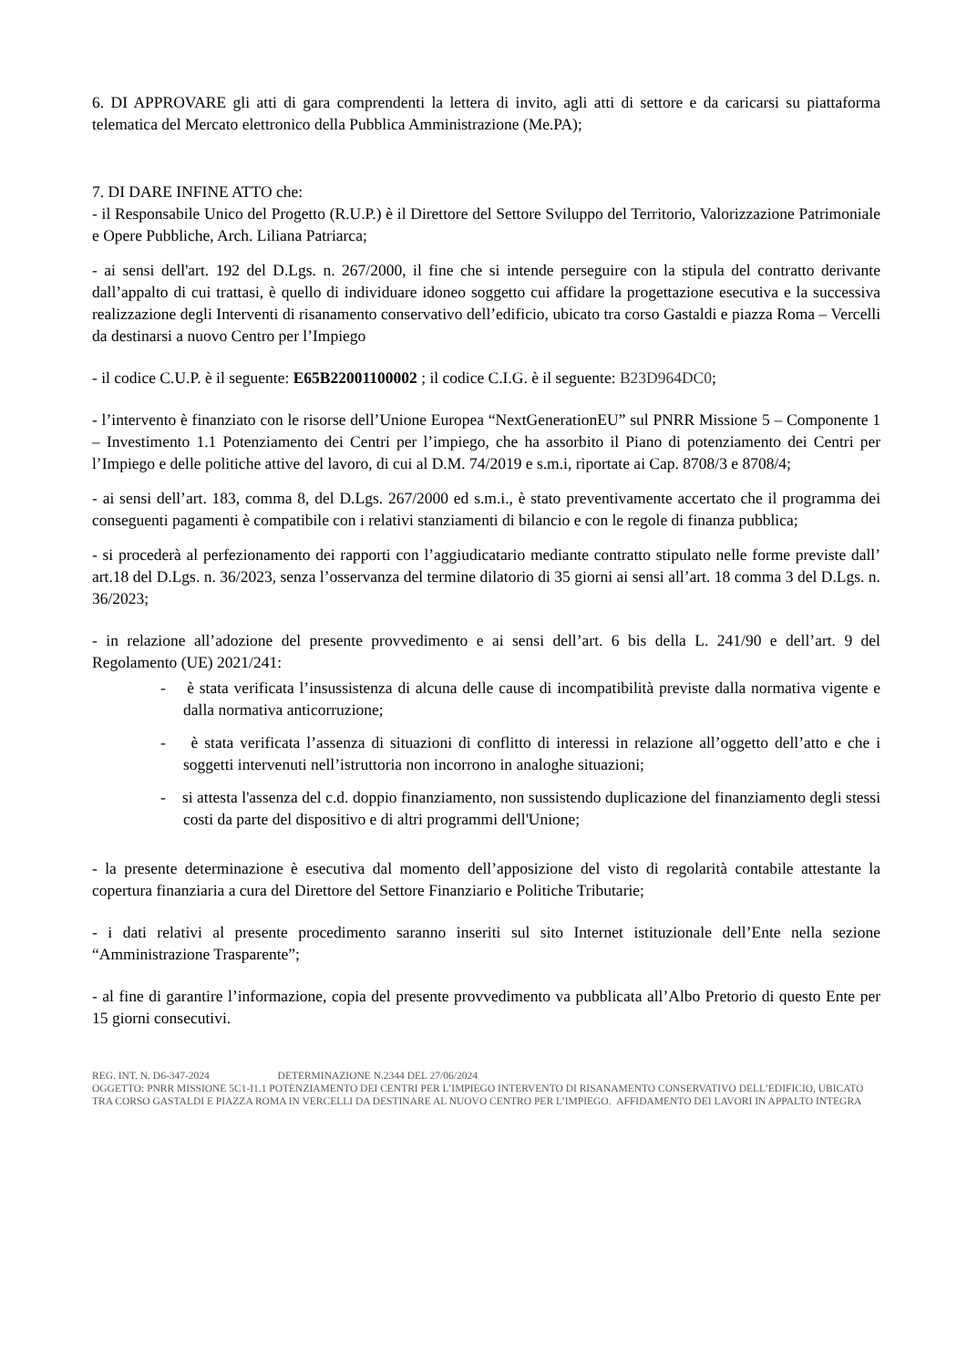6. DI APPROVARE gli atti di gara comprendenti la lettera di invito, agli atti di settore e da caricarsi su piattaforma telematica del Mercato elettronico della Pubblica Amministrazione (Me.PA);
7. DI DARE INFINE ATTO che:
- il Responsabile Unico del Progetto (R.U.P.) è il Direttore del Settore Sviluppo del Territorio, Valorizzazione Patrimoniale e Opere Pubbliche, Arch. Liliana Patriarca;
- ai sensi dell'art. 192 del D.Lgs. n. 267/2000, il fine che si intende perseguire con la stipula del contratto derivante dall’appalto di cui trattasi, è quello di individuare idoneo soggetto cui affidare la progettazione esecutiva e la successiva realizzazione degli Interventi di risanamento conservativo dell’edificio, ubicato tra corso Gastaldi e piazza Roma – Vercelli da destinarsi a nuovo Centro per l’Impiego
- il codice C.U.P. è il seguente: E65B22001100002 ; il codice C.I.G. è il seguente: B23D964DC0;
- l’intervento è finanziato con le risorse dell’Unione Europea “NextGenerationEU” sul PNRR Missione 5 – Componente 1 – Investimento 1.1 Potenziamento dei Centri per l’impiego, che ha assorbito il Piano di potenziamento dei Centri per l’Impiego e delle politiche attive del lavoro, di cui al D.M. 74/2019 e s.m.i, riportate ai Cap. 8708/3 e 8708/4;
- ai sensi dell’art. 183, comma 8, del D.Lgs. 267/2000 ed s.m.i., è stato preventivamente accertato che il programma dei conseguenti pagamenti è compatibile con i relativi stanziamenti di bilancio e con le regole di finanza pubblica;
- si procederà al perfezionamento dei rapporti con l’aggiudicatario mediante contratto stipulato nelle forme previste dall’ art.18 del D.Lgs. n. 36/2023, senza l’osservanza del termine dilatorio di 35 giorni ai sensi all’art. 18 comma 3 del D.Lgs. n. 36/2023;
- in relazione all’adozione del presente provvedimento e ai sensi dell’art. 6 bis della L. 241/90 e dell’art. 9 del Regolamento (UE) 2021/241:
- è stata verificata l’insussistenza di alcuna delle cause di incompatibilità previste dalla normativa vigente e dalla normativa anticorruzione;
- è stata verificata l’assenza di situazioni di conflitto di interessi in relazione all’oggetto dell’atto e che i soggetti intervenuti nell’istruttoria non incorrono in analoghe situazioni;
- si attesta l'assenza del c.d. doppio finanziamento, non sussistendo duplicazione del finanziamento degli stessi costi da parte del dispositivo e di altri programmi dell'Unione;
- la presente determinazione è esecutiva dal momento dell’apposizione del visto di regolarità contabile attestante la copertura finanziaria a cura del Direttore del Settore Finanziario e Politiche Tributarie;
- i dati relativi al presente procedimento saranno inseriti sul sito Internet istituzionale dell’Ente nella sezione “Amministrazione Trasparente”;
- al fine di garantire l’informazione, copia del presente provvedimento va pubblicata all’Albo Pretorio di questo Ente per 15 giorni consecutivi.
REG. INT. N. D6-347-2024 DETERMINAZIONE N.2344 DEL 27/06/2024
OGGETTO: PNRR MISSIONE 5C1-I1.1 POTENZIAMENTO DEI CENTRI PER L’IMPIEGO INTERVENTO DI RISANAMENTO CONSERVATIVO DELL’EDIFICIO, UBICATO TRA CORSO GASTALDI E PIAZZA ROMA IN VERCELLI DA DESTINARE AL NUOVO CENTRO PER L’IMPIEGO. AFFIDAMENTO DEI LAVORI IN APPALTO INTEGRA